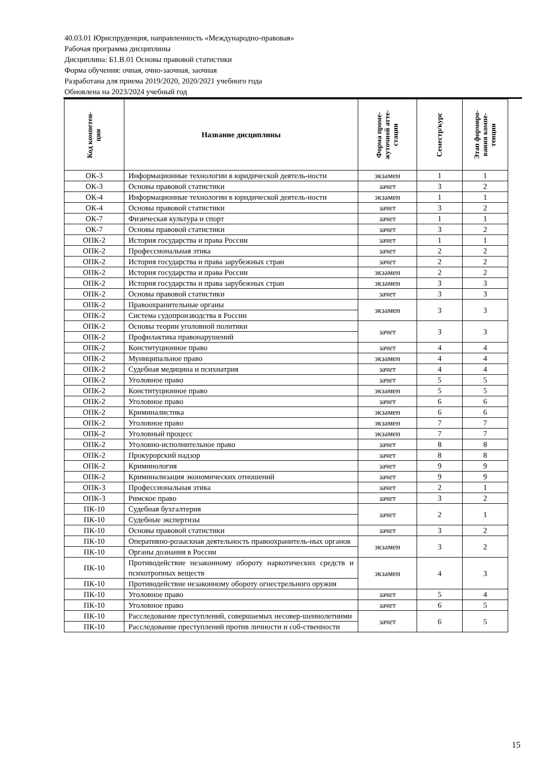40.03.01 Юриспруденция, направленность «Международно-правовая»
Рабочая программа дисциплины
Дисциплина: Б1.В.01 Основы правовой статистики
Форма обучения: очная, очно-заочная, заочная
Разработана для приема 2019/2020, 2020/2021 учебного года
Обновлена на 2023/2024 учебный год
| Код компетен- ции | Название дисциплины | Форма проме- жуточной атте- стации | Семестр/курс | Этап формиро- вания компе- тенции |
| --- | --- | --- | --- | --- |
| ОК-3 | Информационные технологии в юридической деятель-ности | экзамен | 1 | 1 |
| ОК-3 | Основы правовой статистики | зачет | 3 | 2 |
| ОК-4 | Информационные технологии в юридической деятель-ности | экзамен | 1 | 1 |
| ОК-4 | Основы правовой статистики | зачет | 3 | 2 |
| ОК-7 | Физическая культура и спорт | зачет | 1 | 1 |
| ОК-7 | Основы правовой статистики | зачет | 3 | 2 |
| ОПК-2 | История государства и права России | зачет | 1 | 1 |
| ОПК-2 | Профессиональная этика | зачет | 2 | 2 |
| ОПК-2 | История государства и права зарубежных стран | зачет | 2 | 2 |
| ОПК-2 | История государства и права России | экзамен | 2 | 2 |
| ОПК-2 | История государства и права зарубежных стран | экзамен | 3 | 3 |
| ОПК-2 | Основы правовой статистики | зачет | 3 | 3 |
| ОПК-2 | Правоохранительные органы | экзамен | 3 | 3 |
| ОПК-2 | Система судопроизводства в России | | | |
| ОПК-2 | Основы теории уголовной политики | зачет | 3 | 3 |
| ОПК-2 | Профилактика правонарушений | | | |
| ОПК-2 | Конституционное право | зачет | 4 | 4 |
| ОПК-2 | Муниципальное право | экзамен | 4 | 4 |
| ОПК-2 | Судебная медицина и психиатрия | зачет | 4 | 4 |
| ОПК-2 | Уголовное право | зачет | 5 | 5 |
| ОПК-2 | Конституционное право | экзамен | 5 | 5 |
| ОПК-2 | Уголовное право | зачет | 6 | 6 |
| ОПК-2 | Криминалистика | экзамен | 6 | 6 |
| ОПК-2 | Уголовное право | экзамен | 7 | 7 |
| ОПК-2 | Уголовный процесс | экзамен | 7 | 7 |
| ОПК-2 | Уголовно-исполнительное право | зачет | 8 | 8 |
| ОПК-2 | Прокурорский надзор | зачет | 8 | 8 |
| ОПК-2 | Криминология | зачет | 9 | 9 |
| ОПК-2 | Криминализация экономических отношений | зачет | 9 | 9 |
| ОПК-3 | Профессиональная этика | зачет | 2 | 1 |
| ОПК-3 | Римское право | зачет | 3 | 2 |
| ПК-10 | Судебная бухгалтерия | зачет | 2 | 1 |
| ПК-10 | Судебные экспертизы | | | |
| ПК-10 | Основы правовой статистики | зачет | 3 | 2 |
| ПК-10 | Оперативно-розыскная деятельность правоохранитель-ных органов | экзамен | 3 | 2 |
| ПК-10 | Органы дознания в России | | | |
| ПК-10 | Противодействие незаконному обороту наркотических средств и психотропных веществ | экзамен | 4 | 3 |
| ПК-10 | Противодействие незаконному обороту огнестрельного оружия | | | |
| ПК-10 | Уголовное право | зачет | 5 | 4 |
| ПК-10 | Уголовное право | зачет | 6 | 5 |
| ПК-10 | Расследование преступлений, совершаемых несовер-шеннолетними | зачет | 6 | 5 |
| ПК-10 | Расследование преступлений против личности и соб-ственности | | | |
15